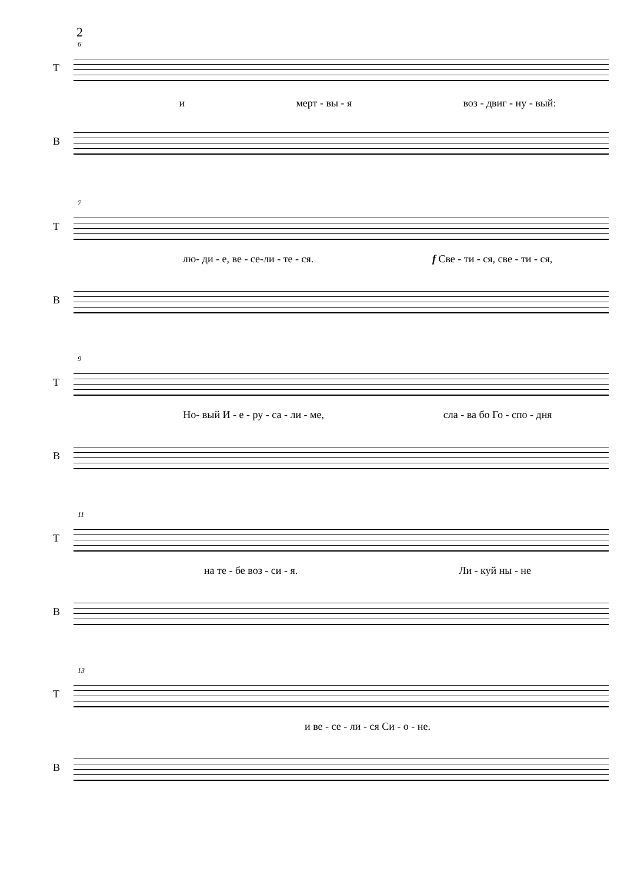2
6
T
и мерт - вы - я воз - двиг - ну - вый:
B
7
T
лю- ди - е, ве - се-ли - те - ся. f Све - ти - ся, све - ти - ся,
B
9
T
Но- вый И - е - ру - са - ли - ме, сла - ва бо Го - спо - дня
B
11
T
на те - бе воз - си - я. Ли - куй ны - не
B
13
T
и ве - се - ли - ся Си - о - не.
B